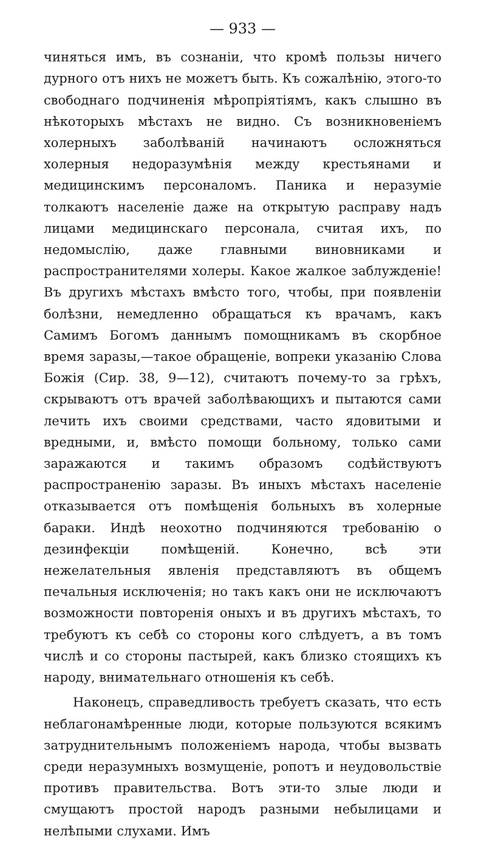— 933 —
чиняться имъ, въ сознаніи, что кромѣ пользы ничего дурного отъ нихъ не можетъ быть. Къ сожалѣнію, этого-то свободнаго подчиненія мѣропріятіямъ, какъ слышно въ нѣкоторыхъ мѣстахъ не видно. Съ возникновеніемъ холерныхъ заболѣваній начинаютъ осложняться холерныя недоразумѣнія между крестьянами и медицинскимъ персоналомъ. Паника и неразуміе толкаютъ населеніе даже на открытую расправу надъ лицами медицинскаго персонала, считая ихъ, по недомыслію, даже главными виновниками и распространителями холеры. Какое жалкое заблужденіе! Въ другихъ мѣстахъ вмѣсто того, чтобы, при появленіи болѣзни, немедленно обращаться къ врачамъ, какъ Самимъ Богомъ даннымъ помощникамъ въ скорбное время заразы,—такое обращеніе, вопреки указанію Слова Божія (Сир. 38, 9—12), считаютъ почему-то за грѣхъ, скрываютъ отъ врачей заболѣвающихъ и пытаются сами лечить ихъ своими средствами, часто ядовитыми и вредными, и, вмѣсто помощи больному, только сами заражаются и такимъ образомъ содѣйствуютъ распространенію заразы. Въ иныхъ мѣстахъ населеніе отказывается отъ помѣщенія больныхъ въ холерные бараки. Индѣ неохотно подчиняются требованію о дезинфекціи помѣщеній. Конечно, всѣ эти нежелательныя явленія представляютъ въ общемъ печальныя исключенія; но такъ какъ они не исключаютъ возможности повторенія оныхъ и въ другихъ мѣстахъ, то требуютъ къ себѣ со стороны кого слѣдуетъ, а въ томъ числѣ и со стороны пастырей, какъ близко стоящихъ къ народу, внимательнаго отношенія къ себѣ.
Наконецъ, справедливость требуетъ сказать, что есть неблагонамѣренные люди, которые пользуются всякимъ затруднительнымъ положеніемъ народа, чтобы вызвать среди неразумныхъ возмущеніе, ропотъ и неудовольствіе противъ правительства. Вотъ эти-то злые люди и смущаютъ простой народъ разными небылицами и нелѣпыми слухами. Имъ